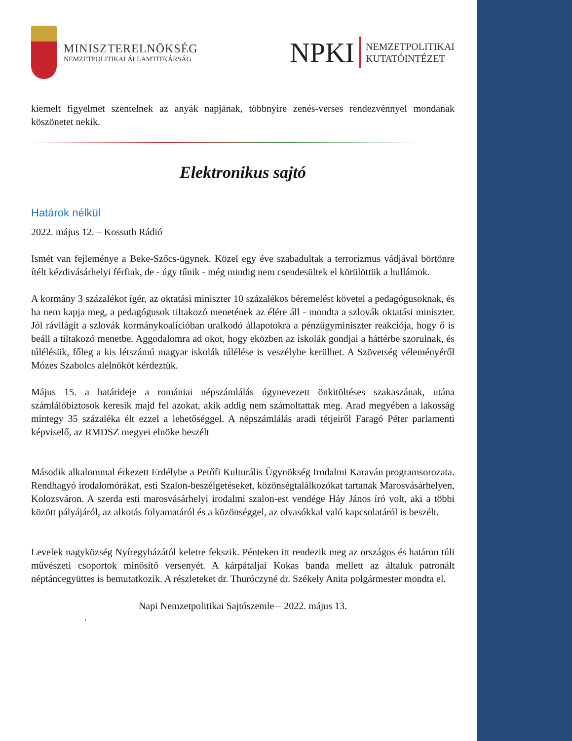MINISZTERELNÖKSÉG
NEMZETPOLITIKAI ÁLLAMTITKÁRSÁG
NPKI
NEMZETPOLITIKAI
KUTATÓINTÉZET
kiemelt figyelmet szentelnek az anyák napjának, többnyire zenés-verses rendezvénnyel mondanak köszönetet nekik.
Elektronikus sajtó
Határok nélkül
2022. május 12. – Kossuth Rádió
Ismét van fejleménye a Beke-Szőcs-ügynek. Közel egy éve szabadultak a terrorizmus vádjával börtönre ítélt kézdivásárhelyi férfiak, de - úgy tűnik - még mindig nem csendesültek el körülöttük a hullámok.
A kormány 3 százalékot ígér, az oktatási miniszter 10 százalékos béremelést követel a pedagógusoknak, és ha nem kapja meg, a pedagógusok tiltakozó menetének az élére áll - mondta a szlovák oktatási miniszter. Jól rávilágít a szlovák kormánykoalícióban uralkodó állapotokra a pénzügyminiszter reakciója, hogy ő is beáll a tiltakozó menetbe. Aggodalomra ad okot, hogy eközben az iskolák gondjai a háttérbe szorulnak, és túlélésük, főleg a kis létszámú magyar iskolák túlélése is veszélybe kerülhet. A Szövetség véleményéről Mózes Szabolcs alelnököt kérdeztük.
Május 15. a határideje a romániai népszámlálás úgynevezett önkitöltéses szakaszának, utána számlálóbiztosok keresik majd fel azokat, akik addig nem számoltattak meg. Arad megyében a lakosság mintegy 35 százaléka élt ezzel a lehetőséggel. A népszámlálás aradi tétjeiről Faragó Péter parlamenti képviselő, az RMDSZ megyei elnöke beszélt
Második alkalommal érkezett Erdélybe a Petőfi Kulturális Ügynökség Irodalmi Karaván programsorozata. Rendhagyó irodalomórákat, esti Szalon-beszélgetéseket, közönségtalálkozókat tartanak Marosvásárhelyen, Kolozsváron. A szerda esti marosvásárhelyi irodalmi szalon-est vendége Háy János író volt, aki a többi között pályájáról, az alkotás folyamatáról és a közönséggel, az olvasókkal való kapcsolatáról is beszélt.
Levelek nagyközség Nyíregyházától keletre fekszik. Pénteken itt rendezik meg az országos és határon túli művészeti csoportok minősítő versenyét. A kárpátaljai Kokas banda mellett az általuk patronált néptáncegyüttes is bemutatkozik. A részleteket dr. Thuróczyné dr. Székely Anita polgármester mondta el.
Napi Nemzetpolitikai Sajtószemle – 2022. május 13.
.